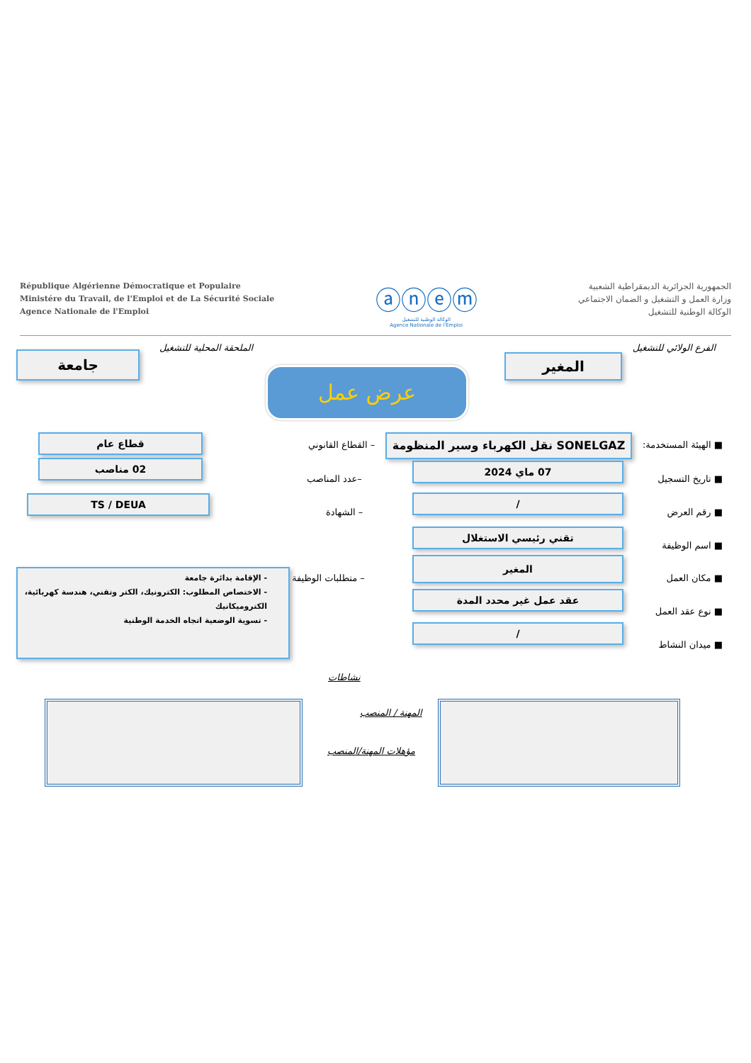République Algérienne Démocratique et Populaire
Ministére du Travail, de l'Emploi et de La Sécurité Sociale
Agence Nationale de l'Emploi
ⓐⓝⓔⓜ
الوكالة الوطنية للتشغيل
Agence Nationale de l'Emploi
الجمهورية الجزائرية الديمقراطية الشعبية
وزارة العمل و التشغيل و الضمان الاجتماعي
الوكالة الوطنية للتشغيل
الفرع الولائي للتشغيل
المغير
الملحقة المحلية للتشغيل
جامعة
عرض عمل
■ الهيئة المستخدمة: SONELGAZ نقل الكهرباء وسير المنظومة
– القطاع القانوني
قطاع عام
■ تاريخ التسجيل
07 ماي 2024
–عدد المناصب
02 مناصب
■ رقم العرض
/
– الشهادة
TS / DEUA
■ اسم الوظيفة
تقني رئيسي الاستغلال
■ مكان العمل
المغير
– متطلبات الوظيفة
- الإقامة بدائرة جامعة
- الاختصاص المطلوب: الكترونيك، الكتر وتقني، هندسة كهربائية، الكتروميكانيك
- تسوية الوضعية اتجاه الخدمة الوطنية
■ نوع عقد العمل
عقد عمل غير محدد المدة
■ ميدان النشاط
/
نشاطات
المهنة / المنصب
مؤهلات المهنة/المنصب